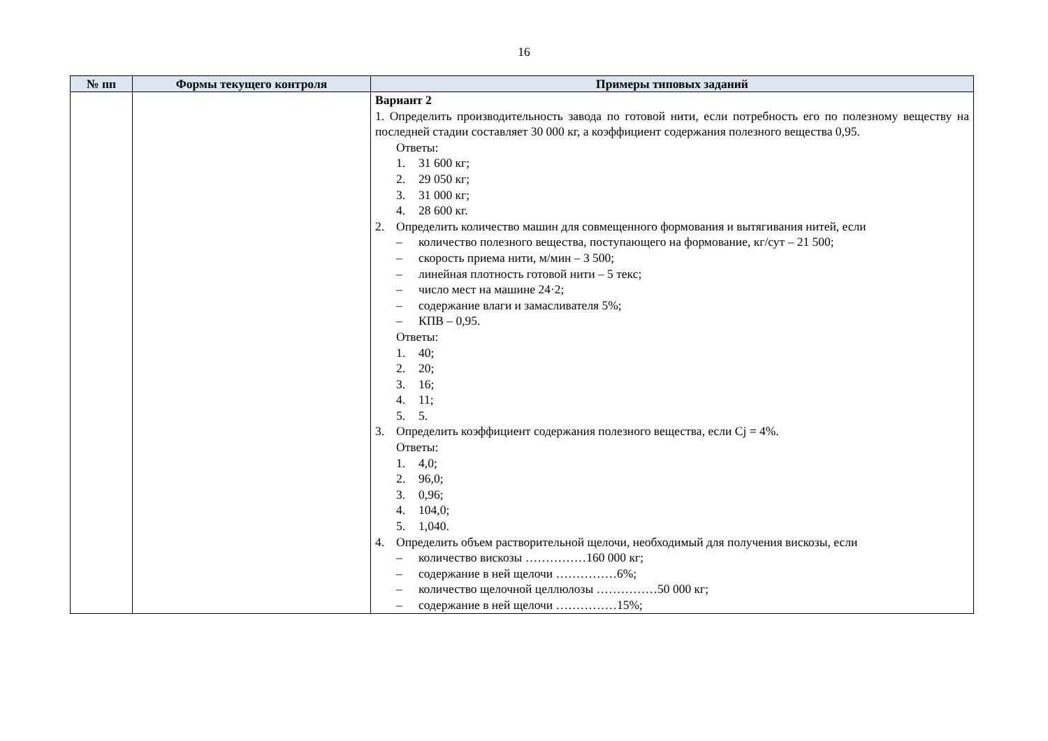16
| № пп | Формы текущего контроля | Примеры типовых заданий |
| --- | --- | --- |
| | | Вариант 2 1. Определить производительность завода по готовой нити, если потребность его по полезному веществу на последней стадии составляет 30 000 кг, а коэффициент содержания полезного вещества 0,95. Ответы: 1. 31 600 кг; 2. 29 050 кг; 3. 31 000 кг; 4. 28 600 кг. 2. Определить количество машин для совмещенного формования и вытягивания нитей, если – количество полезного вещества, поступающего на формование, кг/сут – 21 500; – скорость приема нити, м/мин – 3 500; – линейная плотность готовой нити – 5 текс; – число мест на машине 24·2; – содержание влаги и замасливателя 5%; – КПВ – 0,95. Ответы: 1. 40; 2. 20; 3. 16; 4. 11; 5. 5. 3. Определить коэффициент содержания полезного вещества, если Cj = 4%. Ответы: 1. 4,0; 2. 96,0; 3. 0,96; 4. 104,0; 5. 1,040. 4. Определить объем растворительной щелочи, необходимый для получения вискозы, если – количество вискозы ……………160 000 кг; – содержание в ней щелочи ……………6%; – количество щелочной целлюлозы ……………50 000 кг; – содержание в ней щелочи ……………15%; |